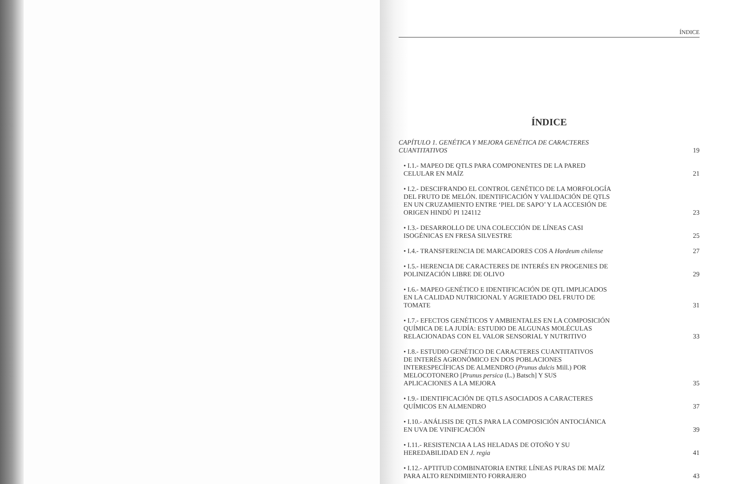ÍNDICE
ÍNDICE
CAPÍTULO 1. GENÉTICA Y MEJORA GENÉTICA DE CARACTERES
CUANTITATIVOS
19
• I.1.- MAPEO DE QTLS PARA COMPONENTES DE LA PARED
CELULAR EN MAÍZ
21
• I.2.- DESCIFRANDO EL CONTROL GENÉTICO DE LA MORFOLOGÍA
DEL FRUTO DE MELÓN. IDENTIFICACIÓN Y VALIDACIÓN DE QTLS
EN UN CRUZAMIENTO ENTRE ‘PIEL DE SAPO’ Y LA ACCESIÓN DE
ORIGEN HINDÚ PI 124112
23
• I.3.- DESARROLLO DE UNA COLECCIÓN DE LÍNEAS CASI
ISOGÉNICAS EN FRESA SILVESTRE
25
• I.4.- TRANSFERENCIA DE MARCADORES COS A Hordeum chilense
27
• I.5.- HERENCIA DE CARACTERES DE INTERÉS EN PROGENIES DE
POLINIZACIÓN LIBRE DE OLIVO
29
• I.6.- MAPEO GENÉTICO E IDENTIFICACIÓN DE QTL IMPLICADOS
EN LA CALIDAD NUTRICIONAL Y AGRIETADO DEL FRUTO DE
TOMATE
31
• I.7.- EFECTOS GENÉTICOS Y AMBIENTALES EN LA COMPOSICIÓN
QUÍMICA DE LA JUDÍA: ESTUDIO DE ALGUNAS MOLÉCULAS
RELACIONADAS CON EL VALOR SENSORIAL Y NUTRITIVO
33
• I.8.- ESTUDIO GENÉTICO DE CARACTERES CUANTITATIVOS
DE INTERÉS AGRONÓMICO EN DOS POBLACIONES
INTERESPECÍFICAS DE ALMENDRO (Prunus dulcis Mill.) POR
MELOCOTONERO [Prunus persica (L.) Batsch] Y SUS
APLICACIONES A LA MEJORA
35
• I.9.- IDENTIFICACIÓN DE QTLS ASOCIADOS A CARACTERES
QUÍMICOS EN ALMENDRO
37
• I.10.- ANÁLISIS DE QTLS PARA LA COMPOSICIÓN ANTOCIÁNICA
EN UVA DE VINIFICACIÓN
39
• I.11.- RESISTENCIA A LAS HELADAS DE OTOÑO Y SU
HEREDABILIDAD EN J. regia
41
• I.12.- APTITUD COMBINATORIA ENTRE LÍNEAS PURAS DE MAÍZ
PARA ALTO RENDIMIENTO FORRAJERO
43